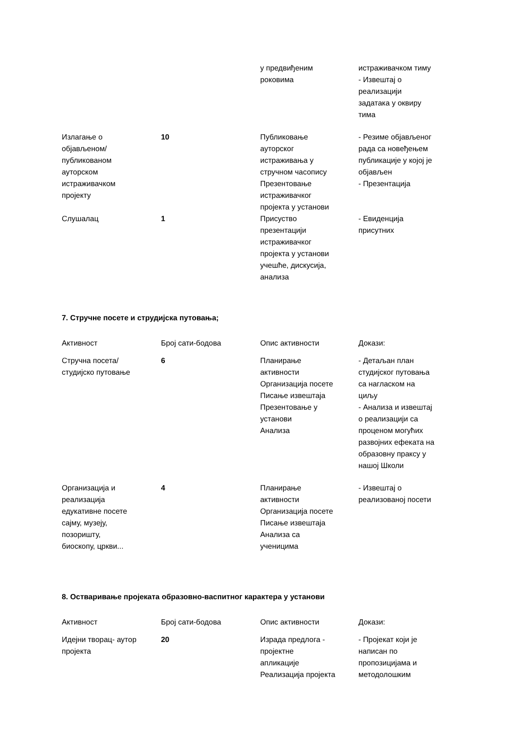| | | у предвиђеним роковима | истраживачком тиму - Извештај о реализацији задатака у оквиру тима |
| Излагање о објављеном/ публикованом ауторском истраживачком пројекту | 10 | Публиковање ауторског истраживања у стручном часопису Презентовање истраживачког пројекта у установи | - Резиме објављеног рада са новеђењем публикације у којој је објављен - Презентација |
| Слушалац | 1 | Присуство презентацији истраживачког пројекта у установи учешће, дискусија, анализа | - Евиденција присутних |
7. Стручне посете и струдијска путовања;
| Активност | Број сати-бодова | Опис активности | Докази: |
| --- | --- | --- | --- |
| Стручна посета/ студијско путовање | 6 | Планирање активности Организација посете Писање извештаја Презентовање у установи Анализа | - Детаљан план студијског путовања са нагласком на циљу - Анализа и извештај о реализацији са проценом могућих развојних ефеката на образовну праксу у нашој Школи |
| Организација и реализација едукативне посете сајму, музеју, позоришту, биоскопу, цркви... | 4 | Планирање активности Организација посете Писање извештаја Анализа са ученицима | - Извештај о реализованој посети |
8. Остваривање пројеката образовно-васпитног карактера у установи
| Активност | Број сати-бодова | Опис активности | Докази: |
| --- | --- | --- | --- |
| Идејни творац- аутор пројекта | 20 | Израда предлога - пројектне апликације Реализација пројекта | - Пројекат који је написан по пропозицијама и методолошким |